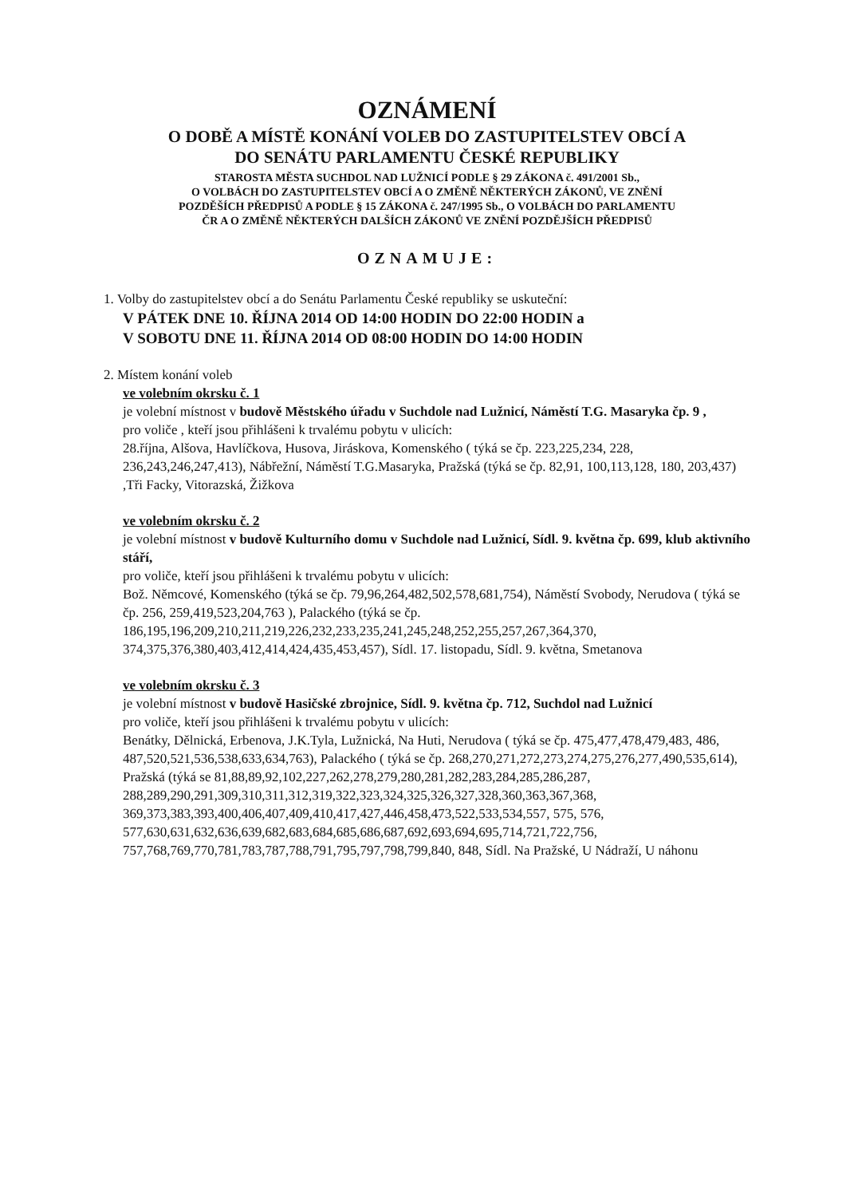OZNÁMENÍ
O DOBĚ A MÍSTĚ KONÁNÍ VOLEB DO ZASTUPITELSTEV OBCÍ A
DO SENÁTU PARLAMENTU ČESKÉ REPUBLIKY
STAROSTA MĚSTA SUCHDOL NAD LUŽNICÍ PODLE § 29 ZÁKONA č. 491/2001 Sb.,
O VOLBÁCH DO ZASTUPITELSTEV OBCÍ A O ZMĚNĚ NĚKTERÝCH ZÁKONŮ, VE ZNĚNÍ
POZDĚŠÍCH PŘEDPISŮ A PODLE § 15 ZÁKONA č. 247/1995 Sb., O VOLBÁCH DO PARLAMENTU
ČR A O ZMĚNĚ NĚKTERÝCH DALŠÍCH ZÁKONŮ VE ZNĚNÍ POZDĚJŠÍCH PŘEDPISŮ
OZNAMUJE:
1. Volby do zastupitelstev obcí a do Senátu Parlamentu České republiky se uskuteční:
V PÁTEK DNE 10. ŘÍJNA 2014 OD 14:00 HODIN DO 22:00 HODIN a
V SOBOTU DNE 11. ŘÍJNA 2014 OD 08:00 HODIN DO 14:00 HODIN
2. Místem konání voleb
ve volebním okrsku č. 1
je volební místnost v budově Městského úřadu v Suchdole nad Lužnicí, Náměstí T.G. Masaryka čp. 9 ,
pro voliče , kteří jsou přihlášeni k trvalému pobytu v ulicích:
28.října, Alšova, Havlíčkova, Husova, Jiráskova, Komenského ( týká se čp. 223,225,234, 228, 236,243,246,247,413), Nábřežní, Náměstí T.G.Masaryka, Pražská (týká se čp. 82,91, 100,113,128, 180, 203,437) ,Tři Facky, Vitorazská, Žižkova
ve volebním okrsku č. 2
je volební místnost v budově Kulturního domu v Suchdole nad Lužnicí, Sídl. 9. května čp. 699, klub aktivního stáří,
pro voliče, kteří jsou přihlášeni k trvalému pobytu v ulicích:
Bož. Němcové, Komenského (týká se čp. 79,96,264,482,502,578,681,754), Náměstí Svobody, Nerudova ( týká se čp. 256, 259,419,523,204,763 ), Palackého (týká se čp. 186,195,196,209,210,211,219,226,232,233,235,241,245,248,252,255,257,267,364,370, 374,375,376,380,403,412,414,424,435,453,457), Sídl. 17. listopadu, Sídl. 9. května, Smetanova
ve volebním okrsku č. 3
je volební místnost v budově Hasičské zbrojnice, Sídl. 9. května čp. 712, Suchdol nad Lužnicí
pro voliče, kteří jsou přihlášeni k trvalému pobytu v ulicích:
Benátky, Dělnická, Erbenova, J.K.Tyla, Lužnická, Na Huti, Nerudova ( týká se čp. 475,477,478,479,483, 486, 487,520,521,536,538,633,634,763), Palackého ( týká se čp. 268,270,271,272,273,274,275,276,277,490,535,614),
Pražská (týká se 81,88,89,92,102,227,262,278,279,280,281,282,283,284,285,286,287, 288,289,290,291,309,310,311,312,319,322,323,324,325,326,327,328,360,363,367,368, 369,373,383,393,400,406,407,409,410,417,427,446,458,473,522,533,534,557, 575, 576, 577,630,631,632,636,639,682,683,684,685,686,687,692,693,694,695,714,721,722,756, 757,768,769,770,781,783,787,788,791,795,797,798,799,840, 848, Sídl. Na Pražské, U Nádraží, U náhonu